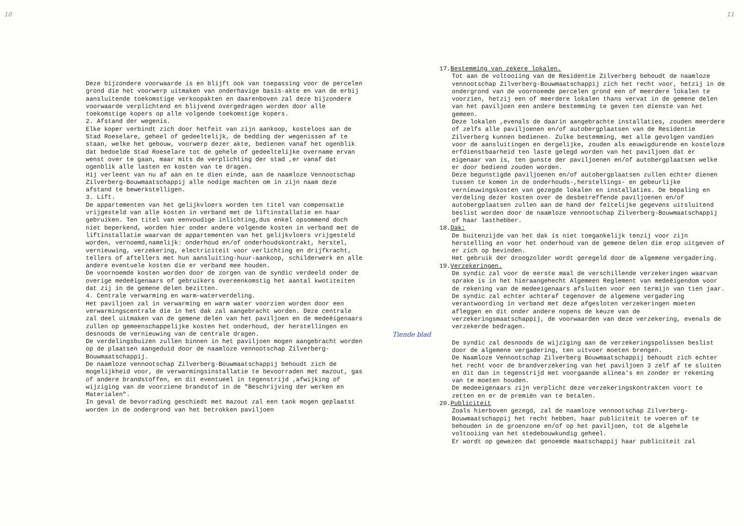10 11
Deze bijzondere voorwaarde is en blijft ook van toepassing voor de percelen grond die het voorwerp uitmaken van onderhavige basis-akte en van de erbij aansluitende toekomstige verkoopakten en daarenboven zal deze bijzondere voorwaarde verplichtend en blijvend overgedragen worden door alle toekomstige kopers op alle volgende toekomstige kopers.
2. Afstand der wegenis.
Elke koper verbindt zich door hetfeit van zijn aankoop, kosteloos aan de Stad Roeselare, geheel of gedeeltelijk, de bedding der wegenissen af te staan, welke het gebouw, voorwerp dezer akte, bedienen vanaf het ogenblik dat bedoelde Stad Roeselare tot de gehele of gedeeltelijke overname ervan wenst over te gaan, maar mits de verplichting der stad ,er vanaf dat ogenblik alle lasten en kosten van te dragen.
Hij verleent van nu af aan en te dien einde, aan de naamloze Vennootschap Zilverberg-Bouwmaatschappij alle nodige machten om in zijn naam deze afstand te bewerkstelligen.
3. Lift.
De appartementen van het gelijkvloers worden ten titel van compensatie vrijgesteld van alle kosten in verband met de liftinstallatie en haar gebruiken. Ten titel van eenvoudige inlichting,dus enkel opsommend doch niet beperkend, worden hier onder andere volgende kosten in verband met de liftinstallatie waarvan de appartementen van het gelijkvloers vrijgesteld worden, vernoemd,namelijk: onderhoud en/of onderhoudskontrakt, herstel, vernieuwing, verzekering, electriciteit voor verlichting en drijfkracht, tellers of aftellers met hun aansluiting-huur-aankoop, schilderwerk en alle andere eventuele kosten die er verband mee houden.
De voornoemde kosten worden door de zorgen van de syndic verdeeld onder de overige medeëigenaars of gebruikers overeenkomstig het aantal kwotiteiten dat zij in de gemene delen bezitten.
4. Centrale verwarming en warm-waterverdeling.
Het paviljoen zal in verwarming en warm water voorzien worden door een verwarmingscentrale die in het dak zal aangebracht worden. Deze centrale zal deel uitmaken van de gemene delen van het paviljoen en de medeëigenaars zullen op gemeenschappelijke kosten het onderhoud, der herstellingen en desnoods de vernieuwing van de centrale dragen.
De verdelingsbuizen zullen binnen in het paviljoen mogen aangebracht worden op de plaatsen aangeduid door de naamloze vennootschap Zilverberg-Bouwmaatschappij.
De naamloze vennootschap Zilverberg-Bouwmaatschappij behoudt zich de mogelijkheid voor, de verwarmingsinstallatie te bevoorraden met mazout, gas of andere brandstoffen, en dit eventueel in tegenstrijd ,afwijking of wijziging van de voorziene brandstof in de "Beschrijving der werken en Materialen".
In geval de bevorrading geschiedt met mazout zal een tank mogen geplaatst worden in de ondergrond van het betrokken paviljoen
17.Bestemming van zekere lokalen.
Tot aan de voltooiing van de Residentie Zilverberg behoudt de naamloze vennootschap Zilverberg-Bouwmaatschappij zich het recht voor, hetzij in de ondergrond van de voornoemde percelen grond een of meerdere lokalen te voorzien, hetzij een of meerdere lokalen thans vervat in de gemene delen van het paviljoen een andere bestemming te geven ten dienste van het gemeen.
Deze lokalen ,evenals de daarin aangebrachte installaties, zouden meerdere of zelfs alle paviljoenen en/of autobergplaatsen van de Residentie Zilverberg kunnen bedienen. Zulke bestemming, met alle gevolgen vandien voor de aansluitingen en dergelijke, zouden als eeuwigdurende en kosteloze erfdienstbaarheid ten laste gelegd worden van het paviljoen dat er eigenaar van is, ten gunste der paviljoenen en/of autobergplaatsen welke er door bediend zouden worden.
Deze begunstigde paviljoenen en/of autobergplaatsen zullen echter dienen tussen te komen in de onderhouds-,herstellings- en gebeurlijke vernieuwingskosten van gezegde lokalen en installaties. De bepaling en verdeling dezer kosten over de desbetreffende paviljoenen en/of autobergplaatsen zullen aan de hand der feitelijke gegevens uitsluitend beslist worden door de naamloze vennootschap Zilverberg-Bouwmaatschappij of haar lasthebber.
18.Dak:
De buitenzijde van het dak is niet toegankelijk tenzij voor zijn herstelling en voor het onderhoud van de gemene delen die erop uitgeven of er zich op bevinden.
Het gebruik der droogzolder wordt geregeld door de algemene vergadering.
19.Verzekeringen.
De syndic zal voor de eerste maal de verschillende verzekeringen waarvan sprake is in het hieraangehecht Algemeen Reglement van medeëigendom voor de rekening van de medeeigenaars afsluiten voor een termijn van tien jaar.
De syndic zal echter achteraf tegenover de algemene vergadering verantwoording in verband met deze afgesloten verzekeringen moeten afleggen en dit onder andere nopens de keuze van de verzekeringsmaatschappij, de voorwaarden van deze verzekering, evenals de verzekerde bedragen.
Tiende blad
De syndic zal desnoods de wijziging aan de verzekeringspolissen beslist door de algemene vergadering, ten uitvoer moeten brengen.
De Naamloze Vennootschap Zilverberg Bouwmaatschappij behoudt zich echter het recht voor de brandverzekering van het paviljoen 3 zelf af te sluiten en dit dan in tegenstrijd met voorgaande alinea's en zonder er rekening van te moeten houden.
De medeeigenaars zijn verplicht deze verzekeringskontrakten voort te zetten en er de premiën van te betalen.
20.Publiciteit
Zoals hierboven gezegd, zal de naamloze vennootschap Zilverberg-Bouwmaatschappij het recht hebben, haar publiciteit te voeren of te behouden in de groenzone en/of op het paviljoen, tot de algehele voltooiing van het stedebouwkundig geheel.
Er wordt op gewezen dat genoemde maatschappij haar publiciteit zal